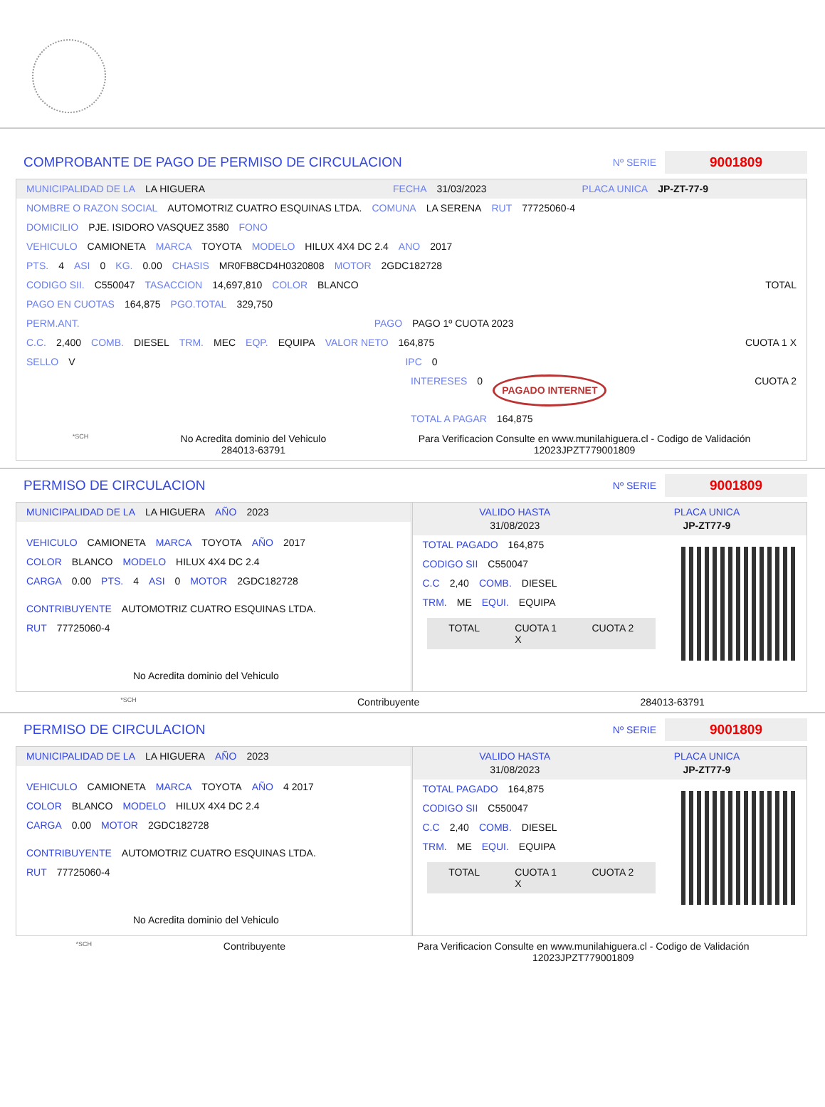COMPROBANTE DE PAGO DE PERMISO DE CIRCULACION
Nº SERIE 9001809
MUNICIPALIDAD DE LA LA HIGUERA FECHA 31/03/2023 PLACA UNICA JP-ZT-77-9
NOMBRE O RAZON SOCIAL AUTOMOTRIZ CUATRO ESQUINAS LTDA. COMUNA LA SERENA RUT 77725060-4
DOMICILIO PJE. ISIDORO VASQUEZ 3580 FONO
VEHICULO CAMIONETA MARCA TOYOTA MODELO HILUX 4X4 DC 2.4 ANO 2017
PTS. 4 ASI 0 KG. 0.00 CHASIS MR0FB8CD4H0320808 MOTOR 2GDC182728
CODIGO SII. C550047 TASACCION 14,697,810 COLOR BLANCO TOTAL
PAGO EN CUOTAS 164,875 PGO.TOTAL 329,750
PERM.ANT. PAGO PAGO 1º CUOTA 2023
C.C. 2,400 COMB. DIESEL TRM. MEC EQP. EQUIPA VALOR NETO 164,875 CUOTA 1 X
SELLO V IPC 0
INTERESES 0 PAGADO INTERNET CUOTA 2
TOTAL A PAGAR 164,875
*SCH No Acredita dominio del Vehiculo
284013-63791 Para Verificacion Consulte en www.munilahiguera.cl - Codigo de Validación
12023JPZT779001809
PERMISO DE CIRCULACION
Nº SERIE 9001809
MUNICIPALIDAD DE LA LA HIGUERA AÑO 2023
VEHICULO CAMIONETA MARCA TOYOTA AÑO 2017
COLOR BLANCO MODELO HILUX 4X4 DC 2.4
CARGA 0.00 PTS. 4 ASI 0 MOTOR 2GDC182728
CONTRIBUYENTE AUTOMOTRIZ CUATRO ESQUINAS LTDA.
RUT 77725060-4
No Acredita dominio del Vehiculo
VALIDO HASTA
31/08/2023 PLACA UNICA
JP-ZT77-9
TOTAL PAGADO 164,875
CODIGO SII C550047
C.C 2,40 COMB. DIESEL
TRM. ME EQUI. EQUIPA
TOTAL CUOTA 1
X CUOTA 2
*SCH Contribuyente 284013-63791
PERMISO DE CIRCULACION
Nº SERIE 9001809
MUNICIPALIDAD DE LA LA HIGUERA AÑO 2023
VEHICULO CAMIONETA MARCA TOYOTA AÑO 4 2017
COLOR BLANCO MODELO HILUX 4X4 DC 2.4
CARGA 0.00 MOTOR 2GDC182728
CONTRIBUYENTE AUTOMOTRIZ CUATRO ESQUINAS LTDA.
RUT 77725060-4
No Acredita dominio del Vehiculo
VALIDO HASTA
31/08/2023 PLACA UNICA
JP-ZT77-9
TOTAL PAGADO 164,875
CODIGO SII C550047
C.C 2,40 COMB. DIESEL
TRM. ME EQUI. EQUIPA
TOTAL CUOTA 1
X CUOTA 2
*SCH Contribuyente Para Verificacion Consulte en www.munilahiguera.cl - Codigo de Validación
12023JPZT779001809